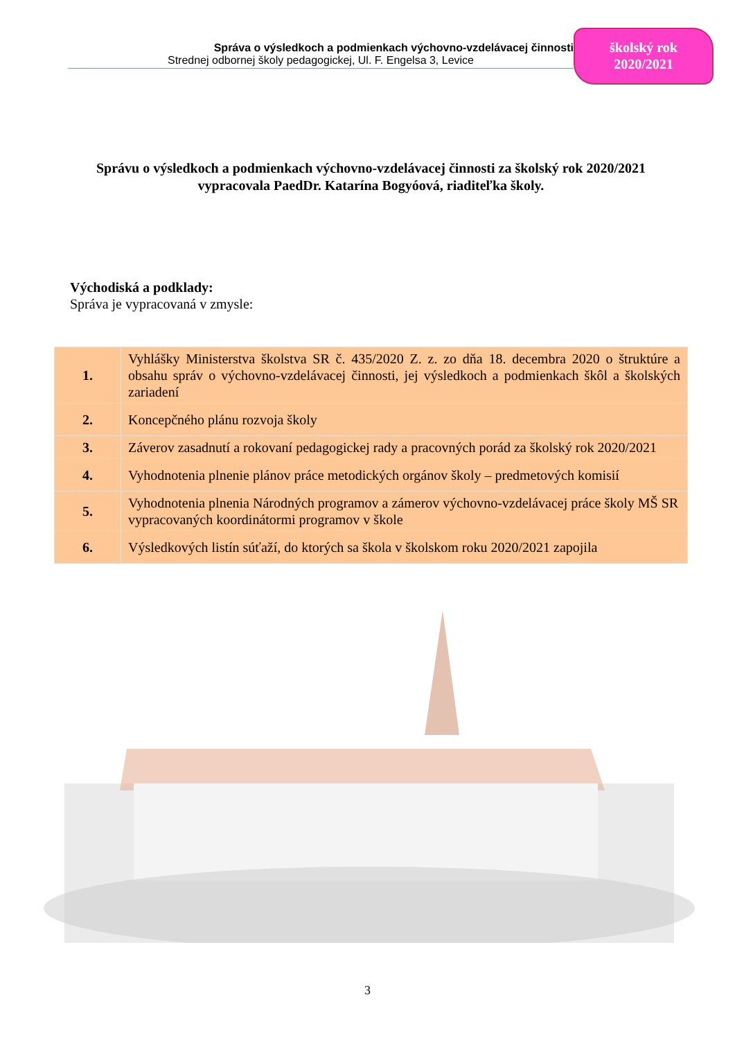Správa o výsledkoch a podmienkach výchovno-vzdelávacej činnosti
Strednej odbornej školy pedagogickej, Ul. F. Engelsa 3, Levice
školský rok
2020/2021
Správu o výsledkoch a podmienkach výchovno-vzdelávacej činnosti za školský rok 2020/2021 vypracovala PaedDr. Katarína Bogyóová, riaditeľka školy.
Východiská a podklady:
Správa je vypracovaná v zmysle:
| 1. | Vyhlášky Ministerstva školstva SR č. 435/2020 Z. z. zo dňa 18. decembra 2020 o štruktúre a obsahu správ o výchovno-vzdelávacej činnosti, jej výsledkoch a podmienkach škôl a školských zariadení |
| 2. | Koncepčného plánu rozvoja školy |
| 3. | Záverov zasadnutí a rokovaní pedagogickej rady a pracovných porád za školský rok 2020/2021 |
| 4. | Vyhodnotenia plnenie plánov práce metodických orgánov školy – predmetových komisií |
| 5. | Vyhodnotenia plnenia Národných programov a zámerov výchovno-vzdelávacej práce školy MŠ SR vypracovaných koordinátormi programov v škole |
| 6. | Výsledkových listín súťaží, do ktorých sa škola v školskom roku 2020/2021 zapojila |
3